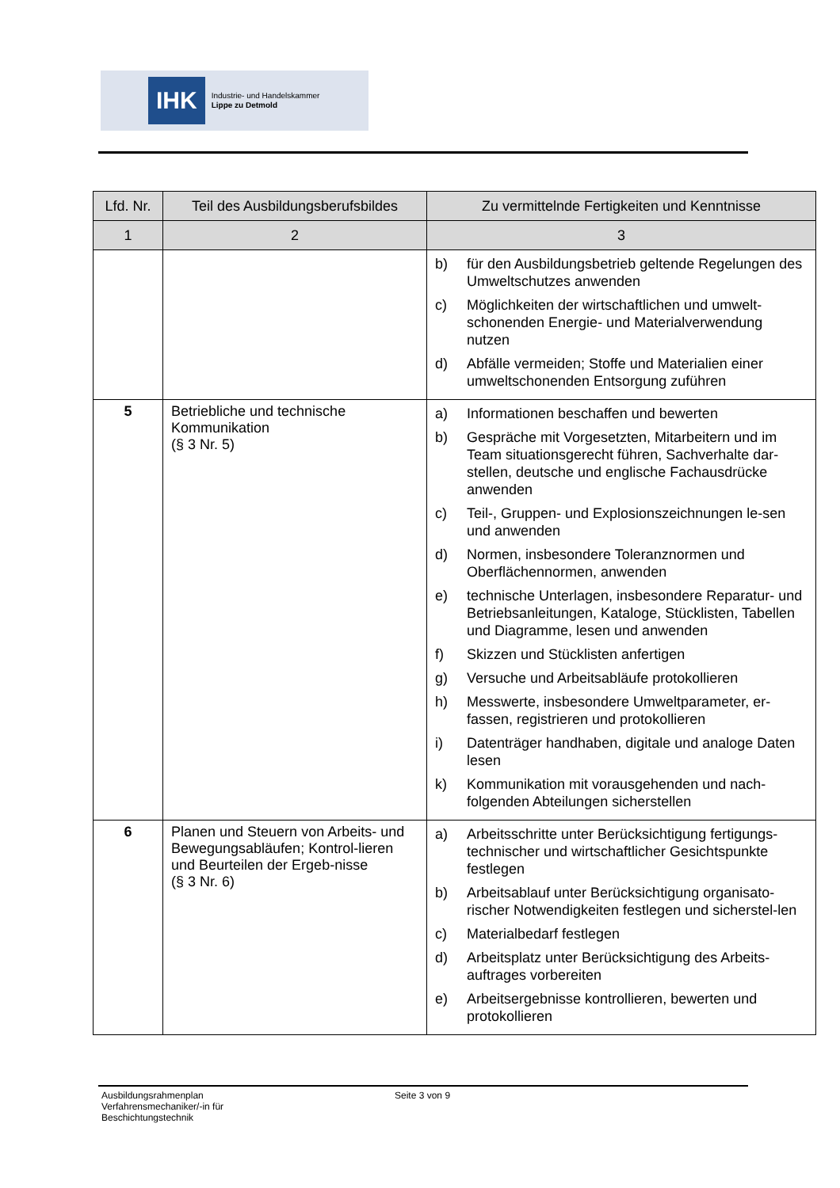IHK
Industrie- und Handelskammer
Lippe zu Detmold
| Lfd. Nr. | Teil des Ausbildungsberufsbildes | Zu vermittelnde Fertigkeiten und Kenntnisse |
| --- | --- | --- |
| 1 | 2 | 3 |
| | | b) für den Ausbildungsbetrieb geltende Regelungen des Umweltschutzes anwenden c) Möglichkeiten der wirtschaftlichen und umwelt-schonenden Energie- und Materialverwendung nutzen d) Abfälle vermeiden; Stoffe und Materialien einer umweltschonenden Entsorgung zuführen |
| 5 | Betriebliche und technische Kommunikation (§ 3 Nr. 5) | a) Informationen beschaffen und bewerten b) Gespräche mit Vorgesetzten, Mitarbeitern und im Team situationsgerecht führen, Sachverhalte dar-stellen, deutsche und englische Fachausdrücke anwenden c) Teil-, Gruppen- und Explosionszeichnungen le-sen und anwenden d) Normen, insbesondere Toleranznormen und Oberflächennormen, anwenden e) technische Unterlagen, insbesondere Reparatur- und Betriebsanleitungen, Kataloge, Stücklisten, Tabellen und Diagramme, lesen und anwenden f) Skizzen und Stücklisten anfertigen g) Versuche und Arbeitsabläufe protokollieren h) Messwerte, insbesondere Umweltparameter, er-fassen, registrieren und protokollieren i) Datenträger handhaben, digitale und analoge Daten lesen k) Kommunikation mit vorausgehenden und nach-folgenden Abteilungen sicherstellen |
| 6 | Planen und Steuern von Arbeits- und Bewegungsabläufen; Kontrol-lieren und Beurteilen der Ergeb-nisse (§ 3 Nr. 6) | a) Arbeitsschritte unter Berücksichtigung fertigungs-technischer und wirtschaftlicher Gesichtspunkte festlegen b) Arbeitsablauf unter Berücksichtigung organisato-rischer Notwendigkeiten festlegen und sicherstel-len c) Materialbedarf festlegen d) Arbeitsplatz unter Berücksichtigung des Arbeits-auftrages vorbereiten e) Arbeitsergebnisse kontrollieren, bewerten und protokollieren |
Ausbildungsrahmenplan
Verfahrensmechaniker/-in für
Beschichtungstechnik
Seite 3 von 9